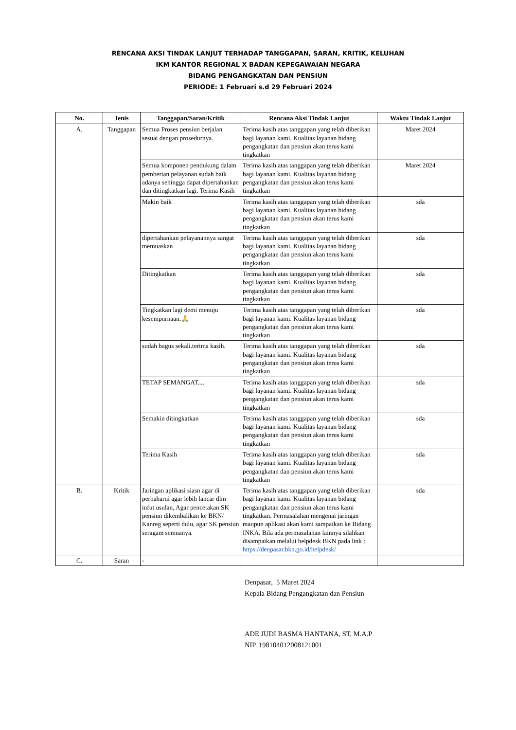RENCANA AKSI TINDAK LANJUT TERHADAP TANGGAPAN, SARAN, KRITIK, KELUHAN
IKM KANTOR REGIONAL X BADAN KEPEGAWAIAN NEGARA
BIDANG PENGANGKATAN DAN PENSIUN
PERIODE: 1 Februari s.d 29 Februari 2024
| No. | Jenis | Tanggapan/Saran/Kritik | Rencana Aksi Tindak Lanjut | Waktu Tindak Lanjut |
| --- | --- | --- | --- | --- |
| A. | Tanggapan | Semua Proses pensiun berjalan sesuai dengan prosedurnya. | Terima kasih atas tanggapan yang telah diberikan bagi layanan kami. Kualitas layanan bidang pengangkatan dan pensiun akan terus kami tingkatkan | Maret 2024 |
| | | Semua komponen pendukung dalam pemberian pelayanan sudah baik adanya sehingga dapat dipertahankan dan ditingkatkan lagi. Terima Kasih | Terima kasih atas tanggapan yang telah diberikan bagi layanan kami. Kualitas layanan bidang pengangkatan dan pensiun akan terus kami tingkatkan | Maret 2024 |
| | | Makin baik | Terima kasih atas tanggapan yang telah diberikan bagi layanan kami. Kualitas layanan bidang pengangkatan dan pensiun akan terus kami tingkatkan | sda |
| | | dipertahankan pelayanannya sangat memuaskan | Terima kasih atas tanggapan yang telah diberikan bagi layanan kami. Kualitas layanan bidang pengangkatan dan pensiun akan terus kami tingkatkan | sda |
| | | Ditingkatkan | Terima kasih atas tanggapan yang telah diberikan bagi layanan kami. Kualitas layanan bidang pengangkatan dan pensiun akan terus kami tingkatkan | sda |
| | | Tingkatkan lagi demi menuju kesempurnaan.🙏 | Terima kasih atas tanggapan yang telah diberikan bagi layanan kami. Kualitas layanan bidang pengangkatan dan pensiun akan terus kami tingkatkan | sda |
| | | sudah bagus sekali.terima kasih. | Terima kasih atas tanggapan yang telah diberikan bagi layanan kami. Kualitas layanan bidang pengangkatan dan pensiun akan terus kami tingkatkan | sda |
| | | TETAP SEMANGAT.... | Terima kasih atas tanggapan yang telah diberikan bagi layanan kami. Kualitas layanan bidang pengangkatan dan pensiun akan terus kami tingkatkan | sda |
| | | Semakin ditingkatkan | Terima kasih atas tanggapan yang telah diberikan bagi layanan kami. Kualitas layanan bidang pengangkatan dan pensiun akan terus kami tingkatkan | sda |
| | | Terima Kasih | Terima kasih atas tanggapan yang telah diberikan bagi layanan kami. Kualitas layanan bidang pengangkatan dan pensiun akan terus kami tingkatkan | sda |
| B. | Kritik | Jaringan aplikasi siasn agar di perbaharui agar lebih lancar dlm infut usulan, Agar pencetakan SK pensiun dikembalikan ke BKN/ Kanreg seperti dulu, agar SK pensiun seragam semuanya. | Terima kasih atas tanggapan yang telah diberikan bagi layanan kami. Kualitas layanan bidang pengangkatan dan pensiun akan terus kami tingkatkan. Permasalahan mengenai jaringan maupun aplikasi akan kami sampaikan ke Bidang INKA. Bila ada permasalahan lainnya silahkan disampaikan melalui helpdesk BKN pada link : https://denpasar.bkn.go.id/helpdesk/ | sda |
| C. | Saran | - | | |
Denpasar, 5 Maret 2024
Kepala Bidang Pengangkatan dan Pensiun
ADE JUDI BASMA HANTANA, ST, M.A.P
NIP. 198104012008121001